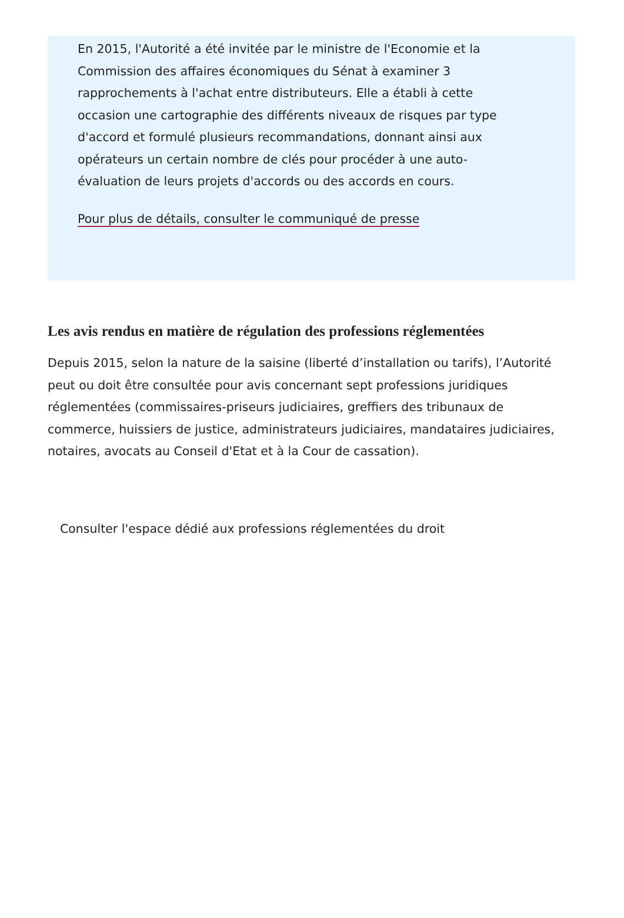En 2015, l'Autorité a été invitée par le ministre de l'Economie et la Commission des affaires économiques du Sénat à examiner 3 rapprochements à l'achat entre distributeurs. Elle a établi à cette occasion une cartographie des différents niveaux de risques par type d'accord et formulé plusieurs recommandations, donnant ainsi aux opérateurs un certain nombre de clés pour procéder à une auto-évaluation de leurs projets d'accords ou des accords en cours.
Pour plus de détails, consulter le communiqué de presse
Les avis rendus en matière de régulation des professions réglementées
Depuis 2015, selon la nature de la saisine (liberté d’installation ou tarifs), l’Autorité peut ou doit être consultée pour avis concernant sept professions juridiques réglementées (commissaires-priseurs judiciaires, greffiers des tribunaux de commerce, huissiers de justice, administrateurs judiciaires, mandataires judiciaires, notaires, avocats au Conseil d'Etat et à la Cour de cassation).
Consulter l'espace dédié aux professions réglementées du droit